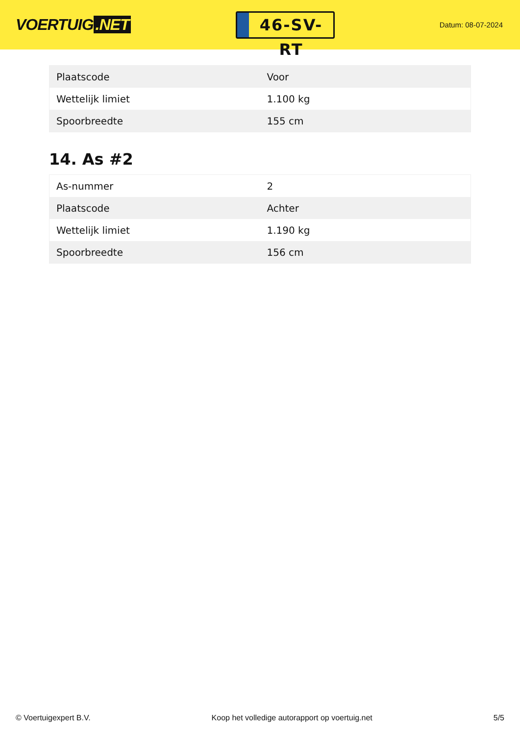VOERTUIG.NET
46-SV-RT
Datum: 08-07-2024
| Plaatscode | Voor |
| Wettelijk limiet | 1.100 kg |
| Spoorbreedte | 155 cm |
14. As #2
| As-nummer | 2 |
| Plaatscode | Achter |
| Wettelijk limiet | 1.190 kg |
| Spoorbreedte | 156 cm |
© Voertuigexpert B.V. Koop het volledige autorapport op voertuig.net 5/5